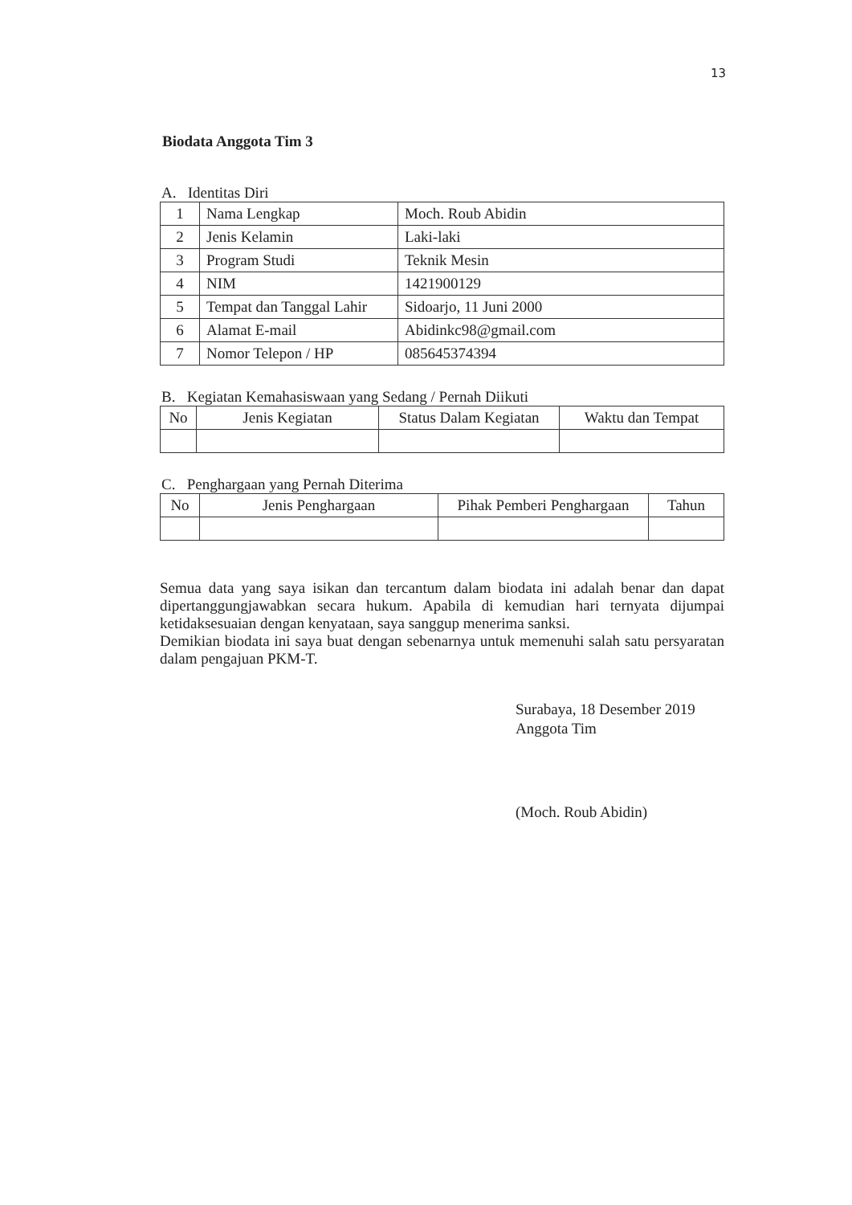13
Biodata Anggota Tim 3
A. Identitas Diri
| 1 | Nama Lengkap | Moch. Roub Abidin |
| 2 | Jenis Kelamin | Laki-laki |
| 3 | Program Studi | Teknik Mesin |
| 4 | NIM | 1421900129 |
| 5 | Tempat dan Tanggal Lahir | Sidoarjo, 11 Juni 2000 |
| 6 | Alamat E-mail | Abidinkc98@gmail.com |
| 7 | Nomor Telepon / HP | 085645374394 |
B. Kegiatan Kemahasiswaan yang Sedang / Pernah Diikuti
| No | Jenis Kegiatan | Status Dalam Kegiatan | Waktu dan Tempat |
| --- | --- | --- | --- |
C. Penghargaan yang Pernah Diterima
| No | Jenis Penghargaan | Pihak Pemberi Penghargaan | Tahun |
| --- | --- | --- | --- |
Semua data yang saya isikan dan tercantum dalam biodata ini adalah benar dan dapat dipertanggungjawabkan secara hukum. Apabila di kemudian hari ternyata dijumpai ketidaksesuaian dengan kenyataan, saya sanggup menerima sanksi.
Demikian biodata ini saya buat dengan sebenarnya untuk memenuhi salah satu persyaratan dalam pengajuan PKM-T.
Surabaya, 18 Desember 2019
Anggota Tim
(Moch. Roub Abidin)